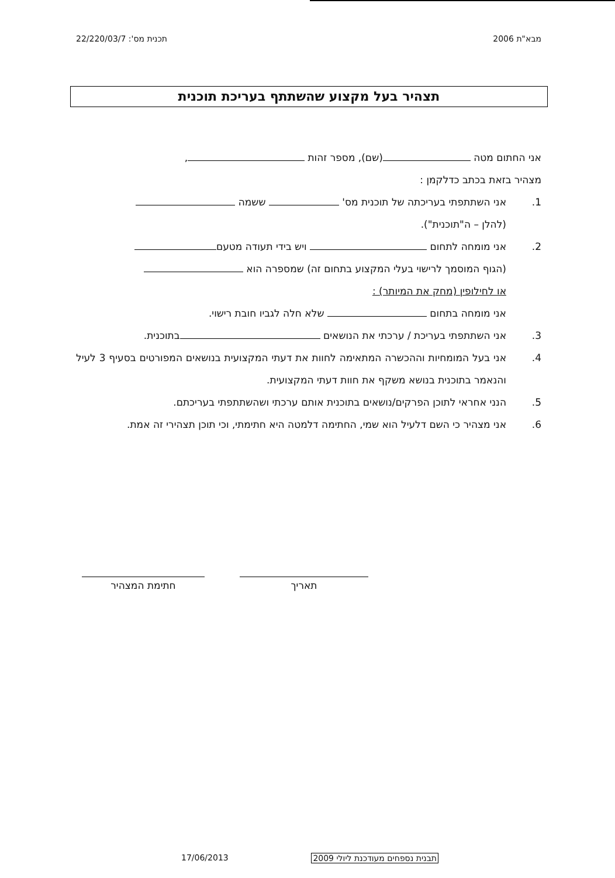מבא"ת 2006 תכנית מס': 22/220/03/7
תצהיר בעל מקצוע שהשתתף בעריכת תוכנית
אני החתום מטה (שם), מספר זהות ,
מצהיר בזאת בכתב כדלקמן :
1. אני השתתפתי בעריכתה של תוכנית מס' ששמה
(להלן – ה"תוכנית").
2. אני מומחה לתחום ויש בידי תעודה מטעם
(הגוף המוסמך לרישוי בעלי המקצוע בתחום זה) שמספרה הוא
או לחילופין (מחק את המיותר) :
אני מומחה בתחום שלא חלה לגביו חובת רישוי.
3. אני השתתפתי בעריכת / ערכתי את הנושאים בתוכנית.
4. אני בעל המומחיות וההכשרה המתאימה לחוות את דעתי המקצועית בנושאים המפורטים בסעיף 3 לעיל והנאמר בתוכנית בנושא משקף את חוות דעתי המקצועית.
5. הנני אחראי לתוכן הפרקים/נושאים בתוכנית אותם ערכתי ושהשתתפתי בעריכתם.
6. אני מצהיר כי השם דלעיל הוא שמי, החתימה דלמטה היא חתימתי, וכי תוכן תצהירי זה אמת.
תאריך חתימת המצהיר
תבנית נספחים מעודכנת ליולי 2009 17/06/2013